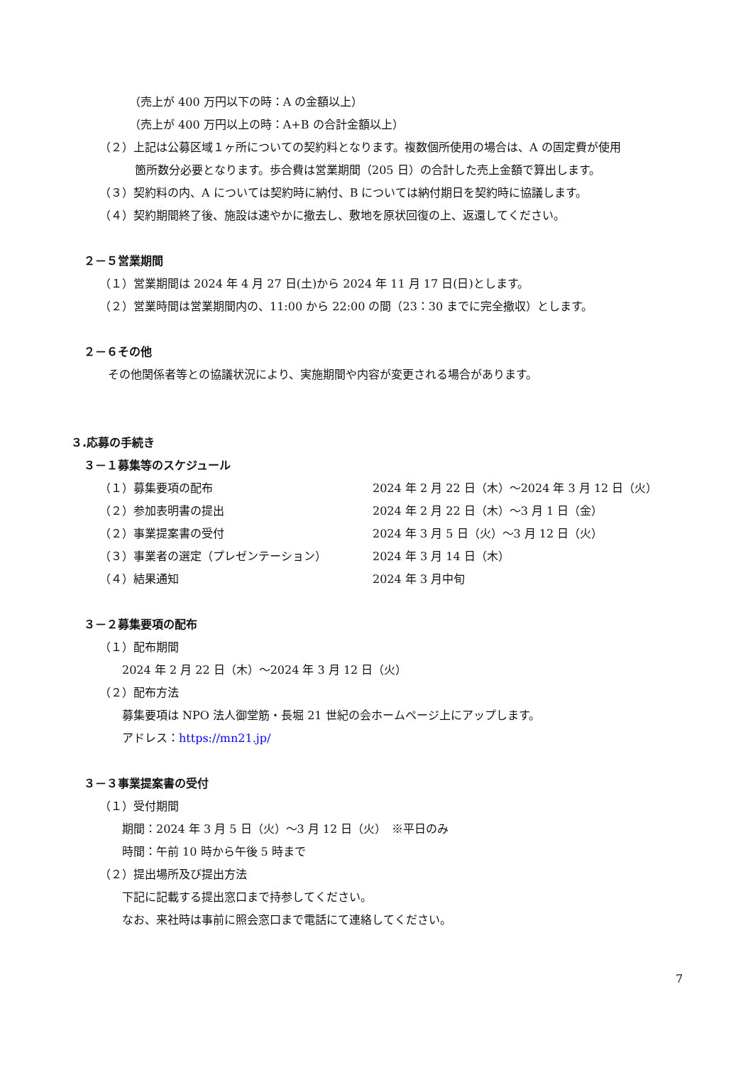（売上が 400 万円以下の時：A の金額以上）
（売上が 400 万円以上の時：A+B の合計金額以上）
（２）上記は公募区域１ヶ所についての契約料となります。複数個所使用の場合は、A の固定費が使用
箇所数分必要となります。歩合費は営業期間（205 日）の合計した売上金額で算出します。
（３）契約料の内、A については契約時に納付、B については納付期日を契約時に協議します。
（４）契約期間終了後、施設は速やかに撤去し、敷地を原状回復の上、返還してください。
２－５営業期間
（１）営業期間は 2024 年 4 月 27 日(土)から 2024 年 11 月 17 日(日)とします。
（２）営業時間は営業期間内の、11:00 から 22:00 の間（23：30 までに完全撤収）とします。
２－６その他
その他関係者等との協議状況により、実施期間や内容が変更される場合があります。
３.応募の手続き
３－１募集等のスケジュール
| （１）募集要項の配布 | 2024 年 2 月 22 日（木）～2024 年 3 月 12 日（火） |
| （２）参加表明書の提出 | 2024 年 2 月 22 日（木）～3 月 1 日（金） |
| （２）事業提案書の受付 | 2024 年 3 月 5 日（火）～3 月 12 日（火） |
| （３）事業者の選定（プレゼンテーション） | 2024 年 3 月 14 日（木） |
| （４）結果通知 | 2024 年 3 月中旬 |
３－２募集要項の配布
（１）配布期間
2024 年 2 月 22 日（木）～2024 年 3 月 12 日（火）
（２）配布方法
募集要項は NPO 法人御堂筋・長堀 21 世紀の会ホームページ上にアップします。
アドレス：https://mn21.jp/
３－３事業提案書の受付
（１）受付期間
期間：2024 年 3 月 5 日（火）～3 月 12 日（火）　※平日のみ
時間：午前 10 時から午後 5 時まで
（２）提出場所及び提出方法
下記に記載する提出窓口まで持参してください。
なお、来社時は事前に照会窓口まで電話にて連絡してください。
7